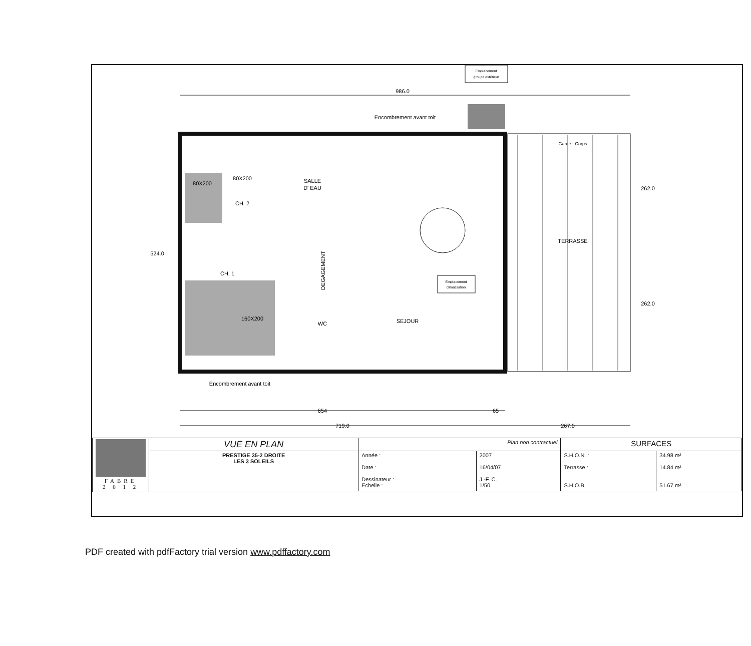Emplacement
groupe extérieur
986.0
Encombrement avant toit
Encombrement avant toit
80X200
160X200
80X200
CH. 2
CH. 1
SALLE
D' EAU
DEGAGEMENT
WC
SEJOUR
Emplacement
climatisation
TERRASSE
Garde - Corps
262.0
262.0
524.0
654
65
719.0
267.0
| FABRE 2 0 1 2 | VUE EN PLAN | Plan non contractuel | | SURFACES | |
| | PRESTIGE 35-2 DROITE LES 3 SOLEILS | Année : Date : Dessinateur : Echelle : | 2007 16/04/07 J.-F. C. 1/50 | S.H.O.N. : Terrasse : S.H.O.B. : | 34.98 m² 14.84 m² 51.67 m² |
PDF created with pdfFactory trial version www.pdffactory.com